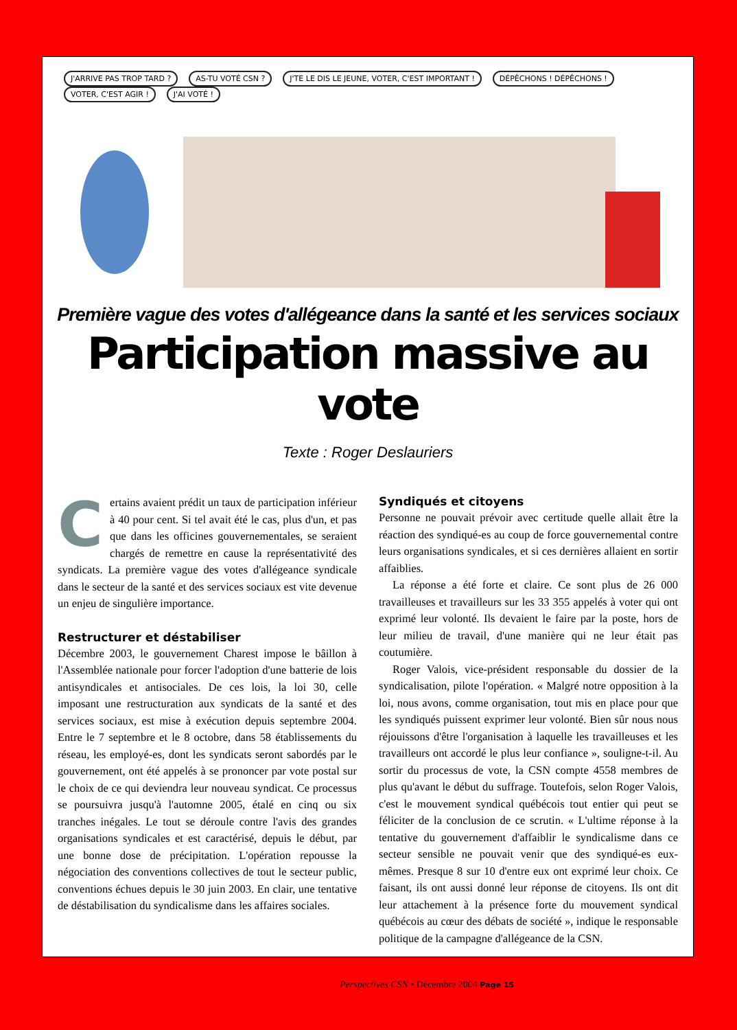J'ARRIVE PAS TROP TARD ? AS-TU VOTÉ CSN ? J'TE LE DIS LE JEUNE, VOTER, C'EST IMPORTANT ! DÉPÊCHONS ! DÉPÊCHONS ! VOTER, C'EST AGIR ! J'AI VOTÉ !
Première vague des votes d'allégeance dans la santé et les services sociaux
Participation massive au vote
Texte : Roger Deslauriers
Certains avaient prédit un taux de participation inférieur à 40 pour cent. Si tel avait été le cas, plus d'un, et pas que dans les officines gouvernementales, se seraient chargés de remettre en cause la représentativité des syndicats. La première vague des votes d'allégeance syndicale dans le secteur de la santé et des services sociaux est vite devenue un enjeu de singulière importance.
Restructurer et déstabiliser
Décembre 2003, le gouvernement Charest impose le bâillon à l'Assemblée nationale pour forcer l'adoption d'une batterie de lois antisyndicales et antisociales. De ces lois, la loi 30, celle imposant une restructuration aux syndicats de la santé et des services sociaux, est mise à exécution depuis septembre 2004. Entre le 7 septembre et le 8 octobre, dans 58 établissements du réseau, les employé-es, dont les syndicats seront sabordés par le gouvernement, ont été appelés à se prononcer par vote postal sur le choix de ce qui deviendra leur nouveau syndicat. Ce processus se poursuivra jusqu'à l'automne 2005, étalé en cinq ou six tranches inégales. Le tout se déroule contre l'avis des grandes organisations syndicales et est caractérisé, depuis le début, par une bonne dose de précipitation. L'opération repousse la négociation des conventions collectives de tout le secteur public, conventions échues depuis le 30 juin 2003. En clair, une tentative de déstabilisation du syndicalisme dans les affaires sociales.
Syndiqués et citoyens
Personne ne pouvait prévoir avec certitude quelle allait être la réaction des syndiqué-es au coup de force gouvernemental contre leurs organisations syndicales, et si ces dernières allaient en sortir affaiblies.
La réponse a été forte et claire. Ce sont plus de 26 000 travailleuses et travailleurs sur les 33 355 appelés à voter qui ont exprimé leur volonté. Ils devaient le faire par la poste, hors de leur milieu de travail, d'une manière qui ne leur était pas coutumière.
Roger Valois, vice-président responsable du dossier de la syndicalisation, pilote l'opération. « Malgré notre opposition à la loi, nous avons, comme organisation, tout mis en place pour que les syndiqués puissent exprimer leur volonté. Bien sûr nous nous réjouissons d'être l'organisation à laquelle les travailleuses et les travailleurs ont accordé le plus leur confiance », souligne-t-il. Au sortir du processus de vote, la CSN compte 4558 membres de plus qu'avant le début du suffrage. Toutefois, selon Roger Valois, c'est le mouvement syndical québécois tout entier qui peut se féliciter de la conclusion de ce scrutin. « L'ultime réponse à la tentative du gouvernement d'affaiblir le syndicalisme dans ce secteur sensible ne pouvait venir que des syndiqué-es eux-mêmes. Presque 8 sur 10 d'entre eux ont exprimé leur choix. Ce faisant, ils ont aussi donné leur réponse de citoyens. Ils ont dit leur attachement à la présence forte du mouvement syndical québécois au cœur des débats de société », indique le responsable politique de la campagne d'allégeance de la CSN.
Perspectives CSN • Décembre 2004 Page 15